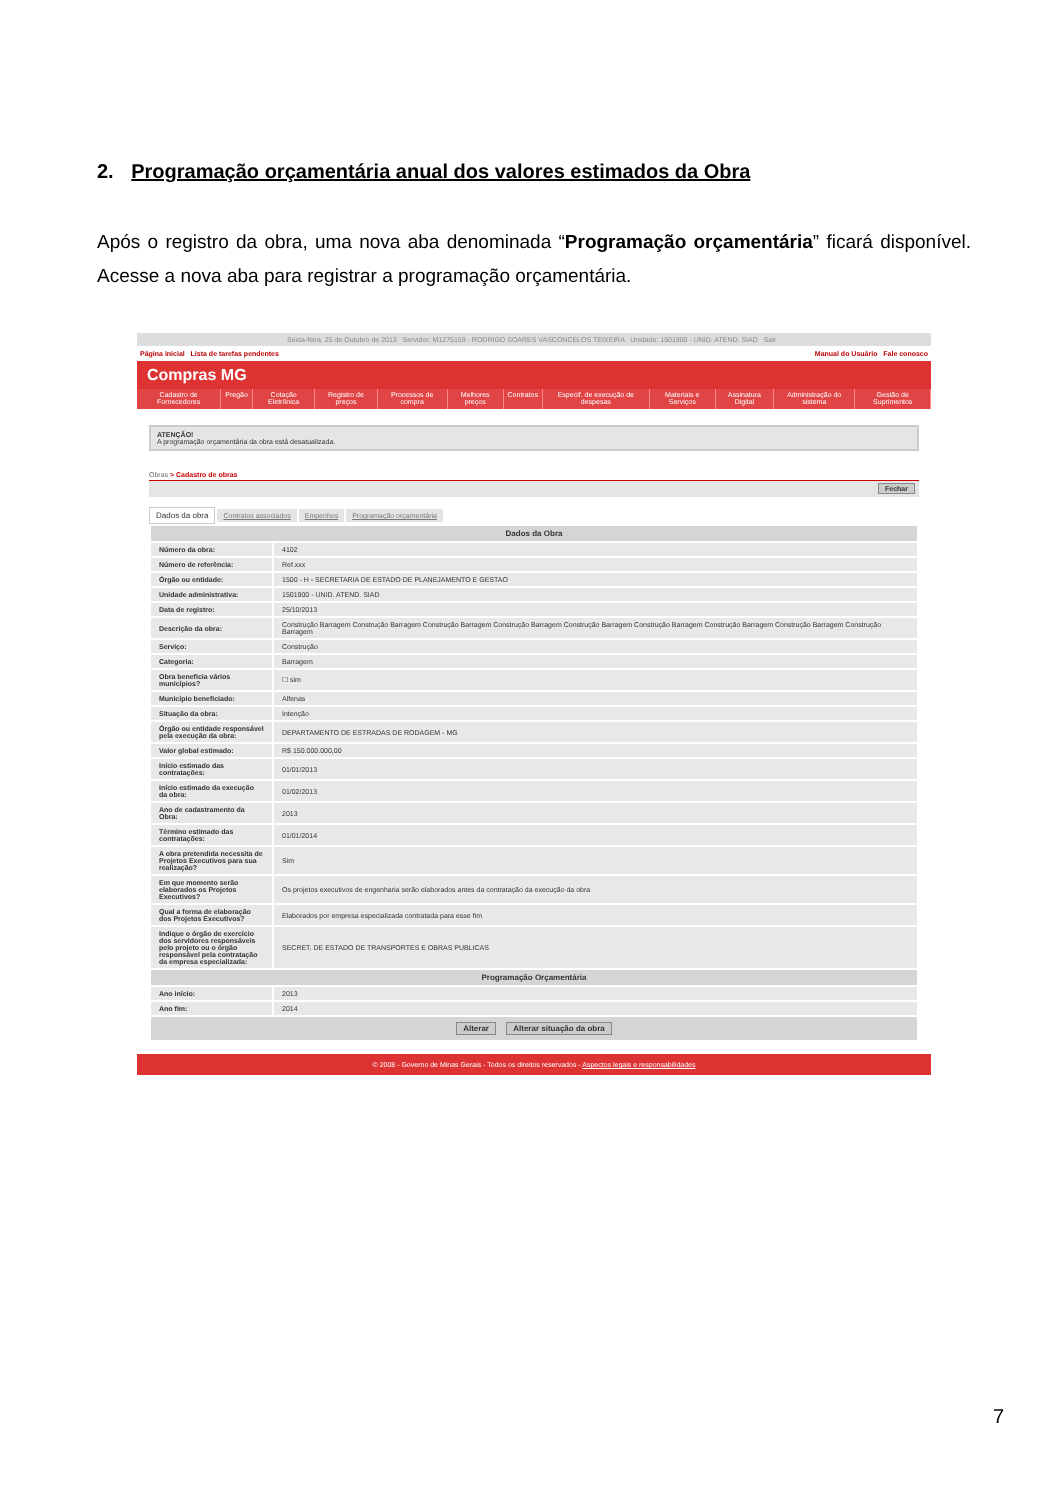2. Programação orçamentária anual dos valores estimados da Obra
Após o registro da obra, uma nova aba denominada “Programação orçamentária” ficará disponível. Acesse a nova aba para registrar a programação orçamentária.
Sexta-feira, 25 de Outubro de 2013 Servidor: M1275159 - RODRIGO SOARES VASCONCELOS TEIXEIRA Unidade: 1501900 - UNID. ATEND. SIAD Sair
Página inicial Lista de tarefas pendentes Manual do Usuário Fale conosco
Compras MG
Cadastro de Fornecedores Pregão Cotação Eletrônica Registro de preços Processos de compra Melhores preços Contratos Especif. de execução de despesas Materiais e Serviços Assinatura Digital Administração do sistema Gestão de Suprimentos
ATENÇÃO!
A programação orçamentária da obra está desatualizada.
Obras > Cadastro de obras
Fechar
Dados da obra Contratos associados Empenhos Programação orçamentária
| Dados da Obra | |
| --- | --- |
| Número da obra: | 4102 |
| Número de referência: | Ref.xxx |
| Órgão ou entidade: | 1500 - H - SECRETARIA DE ESTADO DE PLANEJAMENTO E GESTAO |
| Unidade administrativa: | 1501900 - UNID. ATEND. SIAD |
| Data de registro: | 25/10/2013 |
| Descrição da obra: | Construção Barragem Construção Barragem Construção Barragem Construção Barragem Construção Barragem Construção Barragem Construção Barragem Construção Barragem Construção Barragem |
| Serviço: | Construção |
| Categoria: | Barragem |
| Obra beneficia vários municípios? | ☐ sim |
| Município beneficiado: | Alfenas |
| Situação da obra: | Intenção |
| Órgão ou entidade responsável pela execução da obra: | DEPARTAMENTO DE ESTRADAS DE RODAGEM - MG |
| Valor global estimado: | R$ 150.000.000,00 |
| Início estimado das contratações: | 01/01/2013 |
| Início estimado da execução da obra: | 01/02/2013 |
| Ano de cadastramento da Obra: | 2013 |
| Término estimado das contratações: | 01/01/2014 |
| A obra pretendida necessita de Projetos Executivos para sua realização? | Sim |
| Em que momento serão elaborados os Projetos Executivos? | Os projetos executivos de engenharia serão elaborados antes da contratação da execução da obra |
| Qual a forma de elaboração dos Projetos Executivos? | Elaborados por empresa especializada contratada para esse fim |
| Indique o órgão de exercício dos servidores responsáveis pelo projeto ou o órgão responsável pela contratação da empresa especializada: | SECRET. DE ESTADO DE TRANSPORTES E OBRAS PUBLICAS |
| Programação Orçamentária | |
| Ano início: | 2013 |
| Ano fim: | 2014 |
| Alterar Alterar situação da obra | |
© 2008 - Governo de Minas Gerais - Todos os direitos reservados - Aspectos legais e responsabilidades
7